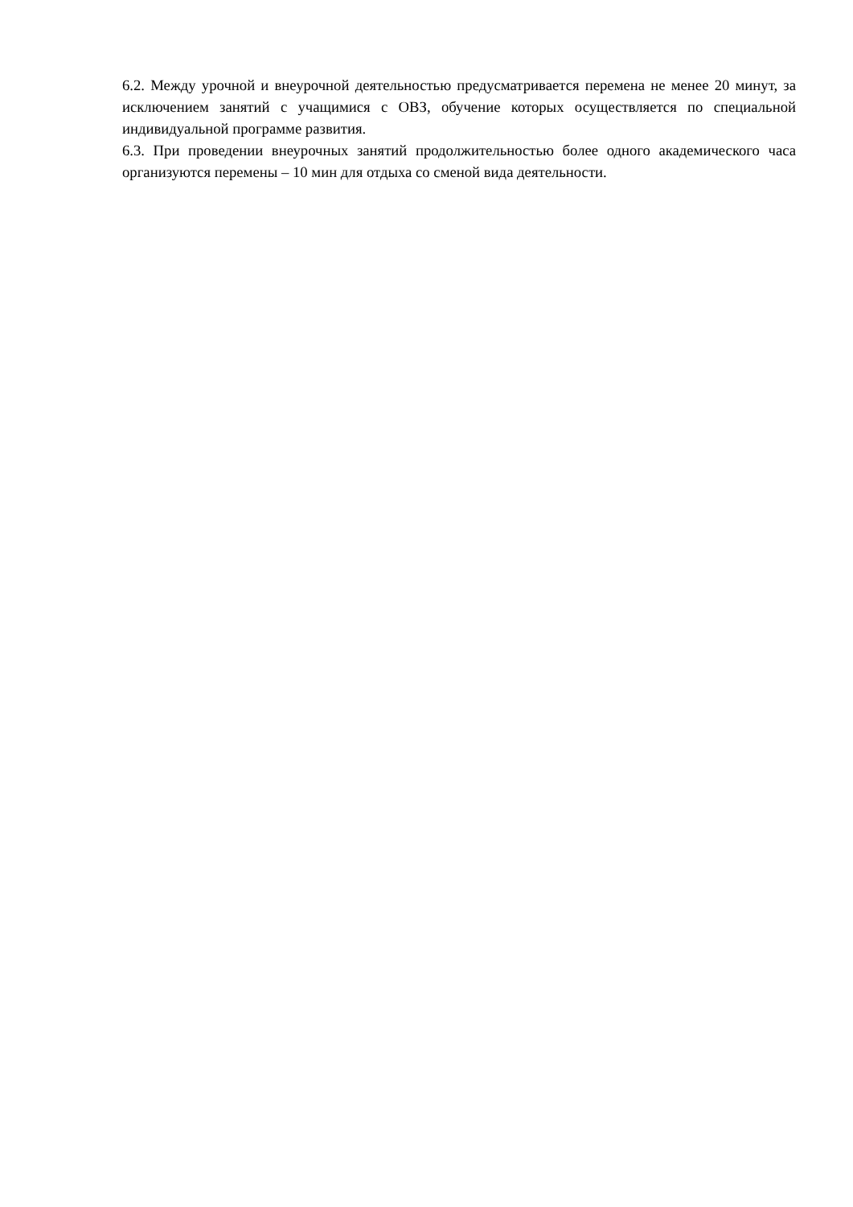6.2. Между урочной и внеурочной деятельностью предусматривается перемена не менее 20 минут, за исключением занятий с учащимися с ОВЗ, обучение которых осуществляется по специальной индивидуальной программе развития.
6.3. При проведении внеурочных занятий продолжительностью более одного академического часа организуются перемены – 10 мин для отдыха со сменой вида деятельности.